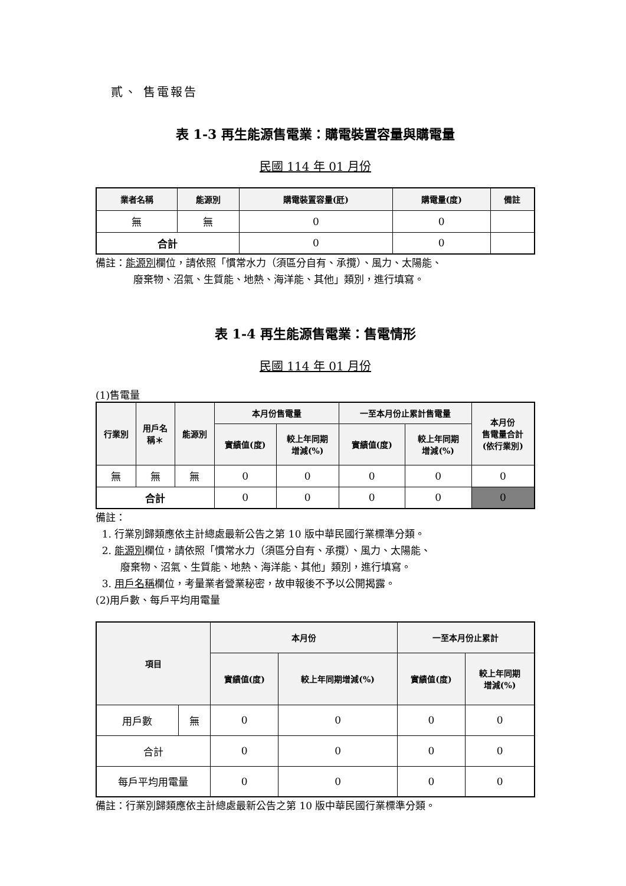貳、 售電報告
表 1-3 再生能源售電業：購電裝置容量與購電量
民國 114 年 01 月份
| 業者名稱 | 能源別 | 購電裝置容量(瓩) | 購電量(度) | 備註 |
| --- | --- | --- | --- | --- |
| 無 | 無 | 0 | 0 | |
| 合計 | | 0 | 0 | |
備註：能源別欄位，請依照「慣常水力（須區分自有、承攬）、風力、太陽能、
廢棄物、沼氣、生質能、地熱、海洋能、其他」類別，進行填寫。
表 1-4 再生能源售電業：售電情形
民國 114 年 01 月份
(1)售電量
| 行業別 | 用戶名 稱＊ | 能源別 | 本月份售電量 | | 一至本月份止累計售電量 | | 本月份 售電量合計 (依行業別) |
| --- | --- | --- | --- | --- | --- | --- | --- |
| | | | 實績值(度) | 較上年同期 增減(%) | 實績值(度) | 較上年同期 增減(%) | |
| 無 | 無 | 無 | 0 | 0 | 0 | 0 | 0 |
| 合計 | | | 0 | 0 | 0 | 0 | 0 |
備註：
1. 行業別歸類應依主計總處最新公告之第 10 版中華民國行業標準分類。
2. 能源別欄位，請依照「慣常水力（須區分自有、承攬）、風力、太陽能、
廢棄物、沼氣、生質能、地熱、海洋能、其他」類別，進行填寫。
3. 用戶名稱欄位，考量業者營業秘密，故申報後不予以公開揭露。
(2)用戶數、每戶平均用電量
| 項目 | | 本月份 | | 一至本月份止累計 | |
| --- | --- | --- | --- | --- | --- |
| | | 實績值(度) | 較上年同期增減(%) | 實績值(度) | 較上年同期 增減(%) |
| 用戶數 | 無 | 0 | 0 | 0 | 0 |
| 合計 | | 0 | 0 | 0 | 0 |
| 每戶平均用電量 | | 0 | 0 | 0 | 0 |
備註：行業別歸類應依主計總處最新公告之第 10 版中華民國行業標準分類。